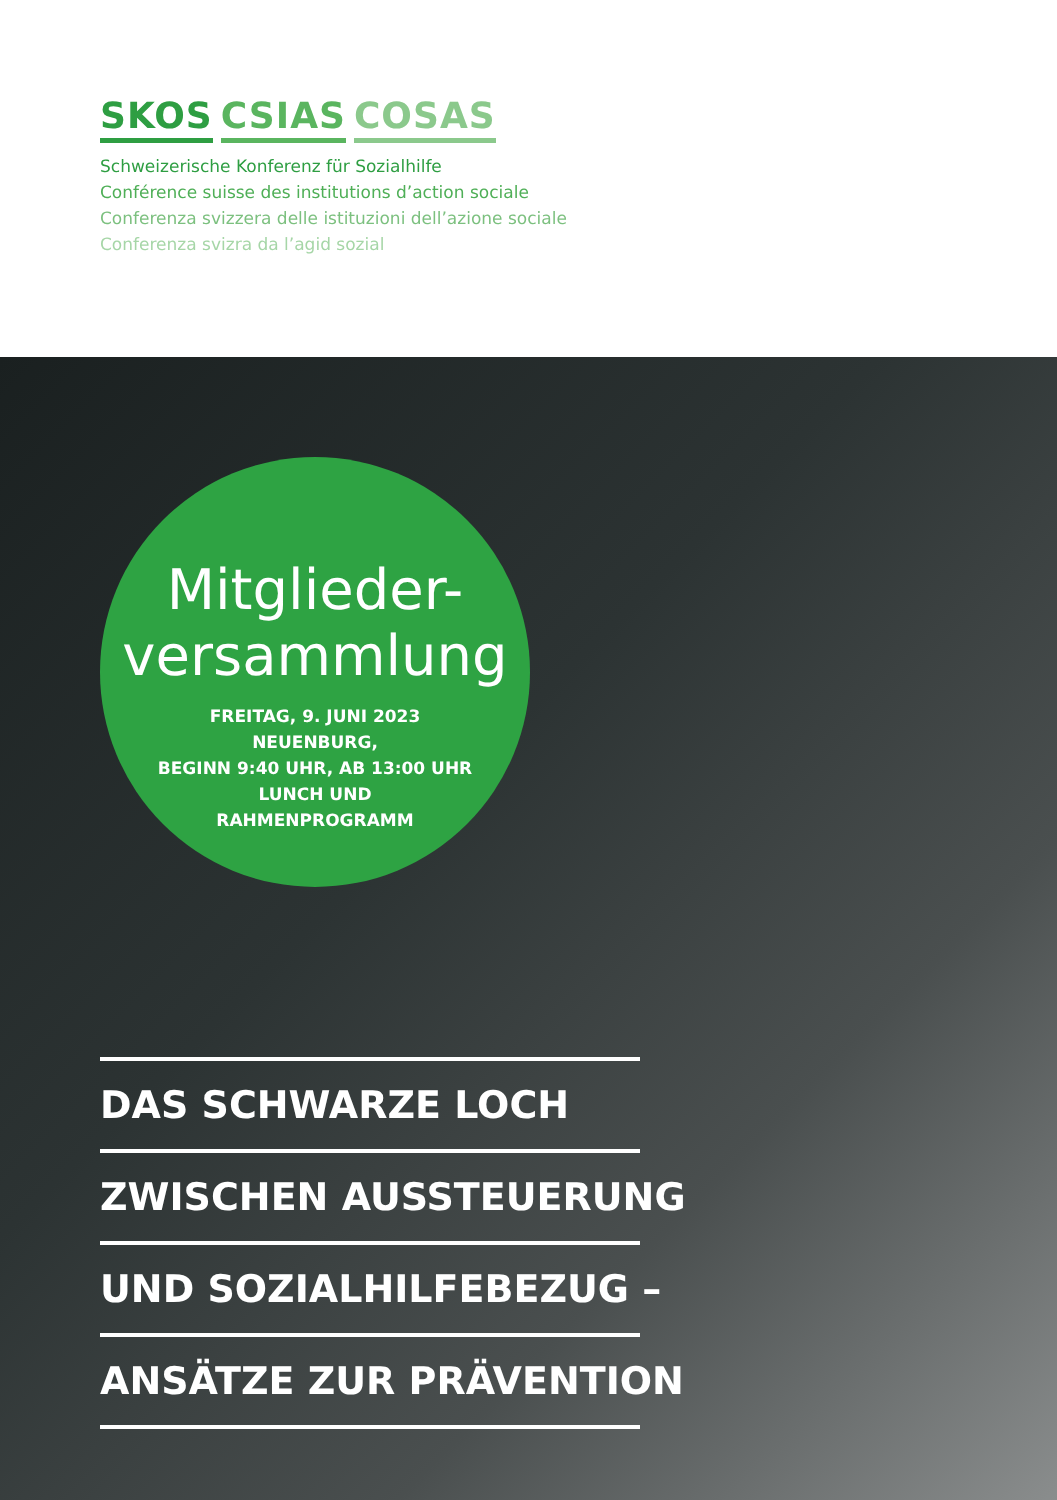SKOS CSIAS COSAS
Schweizerische Konferenz für Sozialhilfe
Conférence suisse des institutions d’action sociale
Conferenza svizzera delle istituzioni dell’azione sociale
Conferenza svizra da l’agid sozial
Mitglieder-
versammlung
FREITAG, 9. JUNI 2023
NEUENBURG,
BEGINN 9:40 UHR, AB 13:00 UHR
LUNCH UND
RAHMENPROGRAMM
DAS SCHWARZE LOCH
ZWISCHEN AUSSTEUERUNG
UND SOZIALHILFEBEZUG –
ANSÄTZE ZUR PRÄVENTION